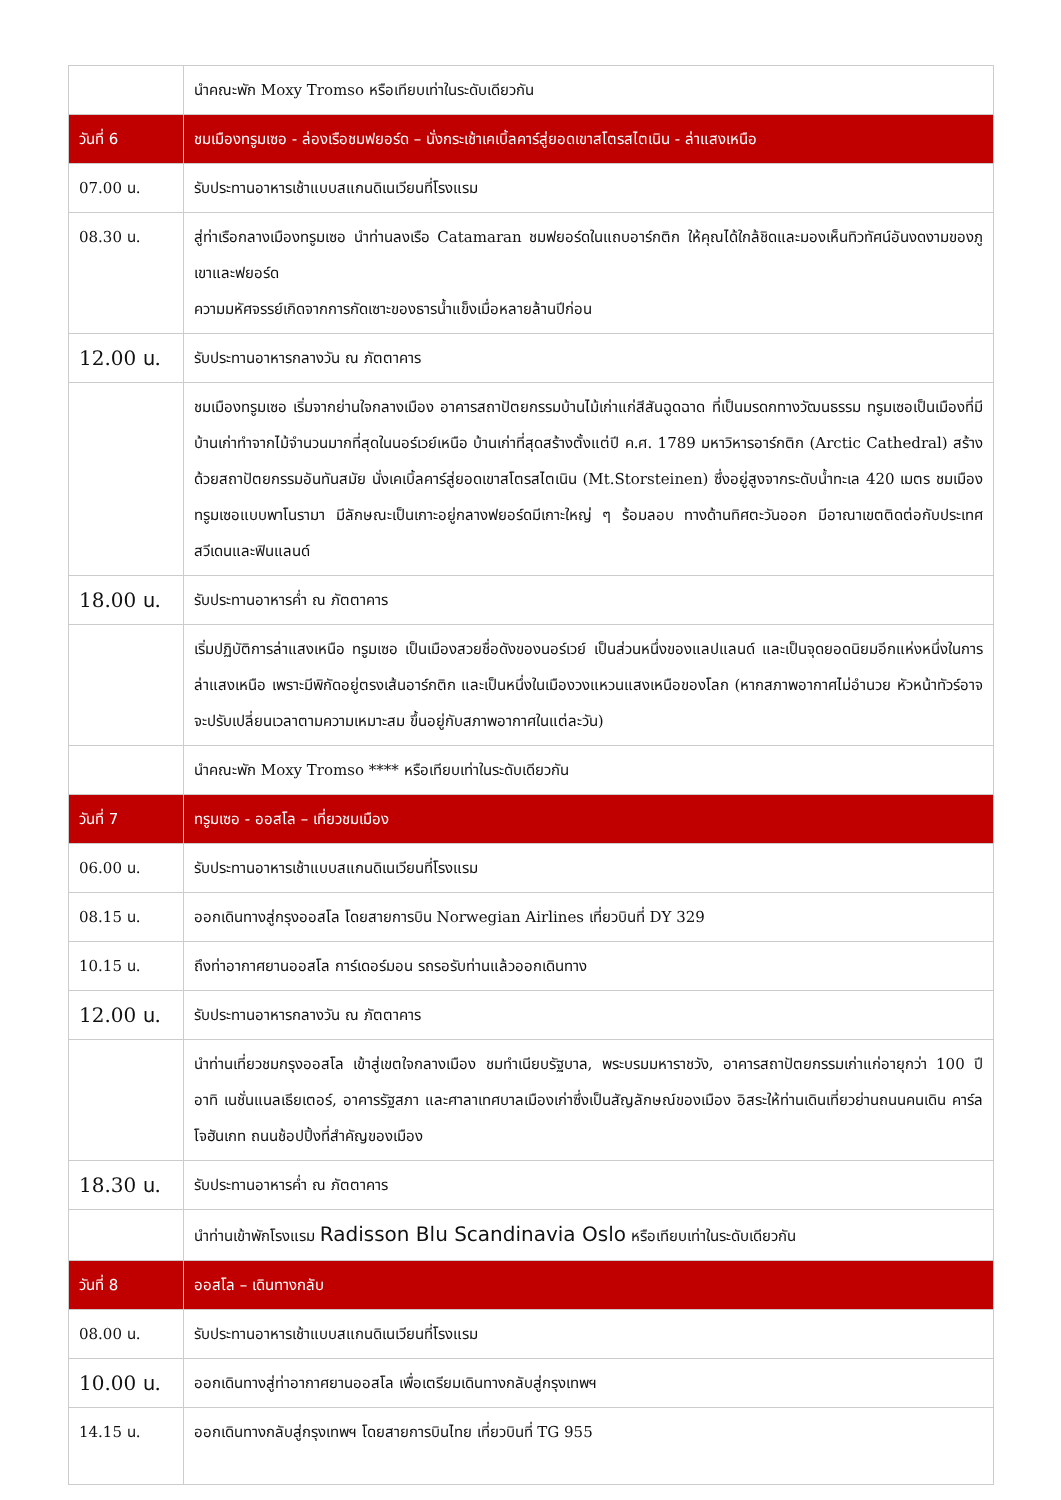| | นำคณะพัก Moxy Tromso หรือเทียบเท่าในระดับเดียวกัน |
| วันที่ 6 | ชมเมืองทรูมเซอ - ล่องเรือชมฟยอร์ด – นั่งกระเช้าเคเบิ้ลคาร์สู่ยอดเขาสโตรสไตเนิน - ล่าแสงเหนือ |
| 07.00 น. | รับประทานอาหารเช้าแบบสแกนดิเนเวียนที่โรงแรม |
| 08.30 น. | สู่ท่าเรือกลางเมืองทรูมเซอ นำท่านลงเรือ Catamaran ชมฟยอร์ดในแถบอาร์กติก ให้คุณได้ใกล้ชิดและมองเห็นทิวทัศน์อันงดงามของภูเขาและฟยอร์ด ความมหัศจรรย์เกิดจากการกัดเซาะของธารน้ำแข็งเมื่อหลายล้านปีก่อน |
| 12.00 น. | รับประทานอาหารกลางวัน ณ ภัตตาคาร |
| | ชมเมืองทรูมเซอ เริ่มจากย่านใจกลางเมือง อาคารสถาปัตยกรรมบ้านไม้เก่าแก่สีสันฉูดฉาด ที่เป็นมรดกทางวัฒนธรรม ทรูมเซอเป็นเมืองที่มีบ้านเก่าทำจากไม้จำนวนมากที่สุดในนอร์เวย์เหนือ บ้านเก่าที่สุดสร้างตั้งแต่ปี ค.ศ. 1789 มหาวิหารอาร์กติก (Arctic Cathedral) สร้างด้วยสถาปัตยกรรมอันทันสมัย นั่งเคเบิ้ลคาร์สู่ยอดเขาสโตรสไตเนิน (Mt.Storsteinen) ซึ่งอยู่สูงจากระดับน้ำทะเล 420 เมตร ชมเมืองทรูมเซอแบบพาโนรามา มีลักษณะเป็นเกาะอยู่กลางฟยอร์ดมีเกาะใหญ่ ๆ ร้อมลอบ ทางด้านทิศตะวันออก มีอาณาเขตติดต่อกับประเทศสวีเดนและฟินแลนด์ |
| 18.00 น. | รับประทานอาหารค่ำ ณ ภัตตาคาร |
| | เริ่มปฏิบัติการล่าแสงเหนือ ทรูมเซอ เป็นเมืองสวยชื่อดังของนอร์เวย์ เป็นส่วนหนึ่งของแลปแลนด์ และเป็นจุดยอดนิยมอีกแห่งหนึ่งในการล่าแสงเหนือ เพราะมีพิกัดอยู่ตรงเส้นอาร์กติก และเป็นหนึ่งในเมืองวงแหวนแสงเหนือของโลก (หากสภาพอากาศไม่อำนวย หัวหน้าทัวร์อาจจะปรับเปลี่ยนเวลาตามความเหมาะสม ขึ้นอยู่กับสภาพอากาศในแต่ละวัน) |
| | นำคณะพัก Moxy Tromso **** หรือเทียบเท่าในระดับเดียวกัน |
| วันที่ 7 | ทรูมเซอ - ออสโล – เที่ยวชมเมือง |
| 06.00 น. | รับประทานอาหารเช้าแบบสแกนดิเนเวียนที่โรงแรม |
| 08.15 น. | ออกเดินทางสู่กรุงออสโล โดยสายการบิน Norwegian Airlines เที่ยวบินที่ DY 329 |
| 10.15 น. | ถึงท่าอากาศยานออสโล การ์เดอร์มอน รถรอรับท่านแล้วออกเดินทาง |
| 12.00 น. | รับประทานอาหารกลางวัน ณ ภัตตาคาร |
| | นำท่านเที่ยวชมกรุงออสโล เข้าสู่เขตใจกลางเมือง ชมทำเนียบรัฐบาล, พระบรมมหาราชวัง, อาคารสถาปัตยกรรมเก่าแก่อายุกว่า 100 ปี อาทิ เนชั่นแนลเธียเตอร์, อาคารรัฐสภา และศาลาเทศบาลเมืองเก่าซึ่งเป็นสัญลักษณ์ของเมือง อิสระให้ท่านเดินเที่ยวย่านถนนคนเดิน คาร์ลโจฮันเกท ถนนช้อปปิ้งที่สำคัญของเมือง |
| 18.30 น. | รับประทานอาหารค่ำ ณ ภัตตาคาร |
| | นำท่านเข้าพักโรงแรม Radisson Blu Scandinavia Oslo หรือเทียบเท่าในระดับเดียวกัน |
| วันที่ 8 | ออสโล – เดินทางกลับ |
| 08.00 น. | รับประทานอาหารเช้าแบบสแกนดิเนเวียนที่โรงแรม |
| 10.00 น. | ออกเดินทางสู่ท่าอากาศยานออสโล เพื่อเตรียมเดินทางกลับสู่กรุงเทพฯ |
| 14.15 น. | ออกเดินทางกลับสู่กรุงเทพฯ โดยสายการบินไทย เที่ยวบินที่ TG 955 |